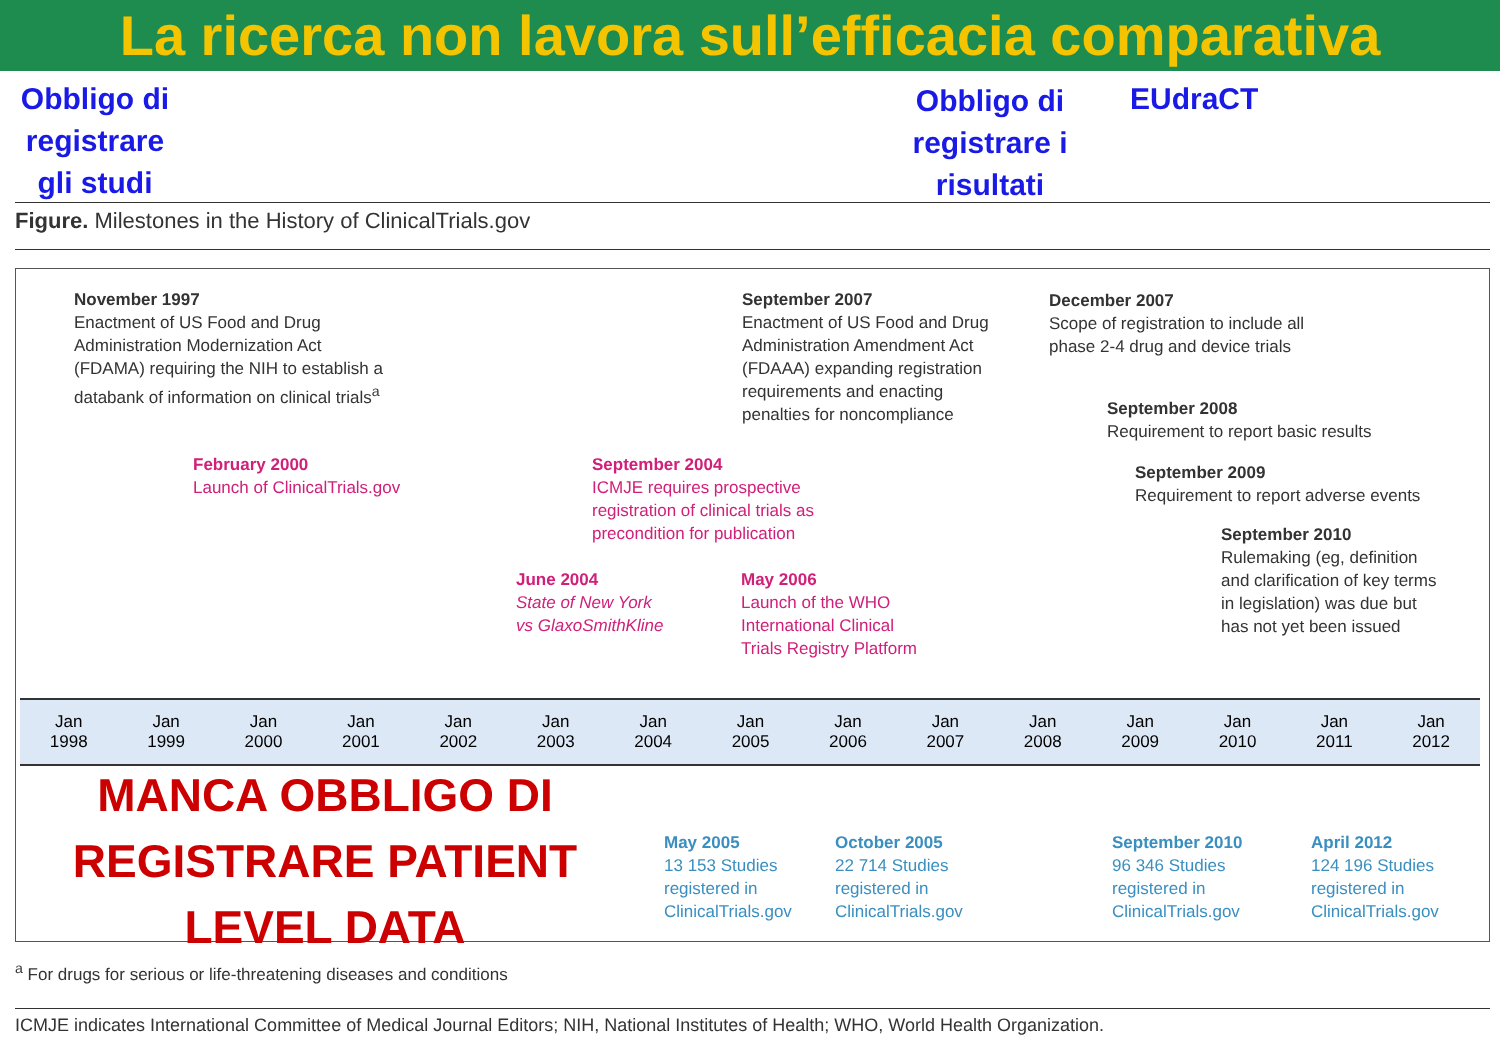La ricerca non lavora sull’efficacia comparativa
Obbligo di registrare gli studi
Obbligo di registrare i risultati
EUdraCT
Figure. Milestones in the History of ClinicalTrials.gov
November 1997
Enactment of US Food and Drug
Administration Modernization Act
(FDAMA) requiring the NIH to establish a
databank of information on clinical trials<sup>a</sup>
February 2000
Launch of ClinicalTrials.gov
September 2004
ICMJE requires prospective
registration of clinical trials as
precondition for publication
June 2004
State of New York
vs GlaxoSmithKline
May 2006
Launch of the WHO
International Clinical
Trials Registry Platform
September 2007
Enactment of US Food and Drug
Administration Amendment Act
(FDAAA) expanding registration
requirements and enacting
penalties for noncompliance
December 2007
Scope of registration to include all
phase 2-4 drug and device trials
September 2008
Requirement to report basic results
September 2009
Requirement to report adverse events
September 2010
Rulemaking (eg, definition
and clarification of key terms
in legislation) was due but
has not yet been issued
Jan
1998 Jan
1999 Jan
2000 Jan
2001 Jan
2002 Jan
2003 Jan
2004 Jan
2005 Jan
2006 Jan
2007 Jan
2008 Jan
2009 Jan
2010 Jan
2011 Jan
2012
MANCA OBBLIGO DI REGISTRARE PATIENT LEVEL DATA
May 2005
13 153 Studies
registered in
ClinicalTrials.gov
October 2005
22 714 Studies
registered in
ClinicalTrials.gov
September 2010
96 346 Studies
registered in
ClinicalTrials.gov
April 2012
124 196 Studies
registered in
ClinicalTrials.gov
<sup>a</sup> For drugs for serious or life-threatening diseases and conditions
ICMJE indicates International Committee of Medical Journal Editors; NIH, National Institutes of Health; WHO, World Health Organization.